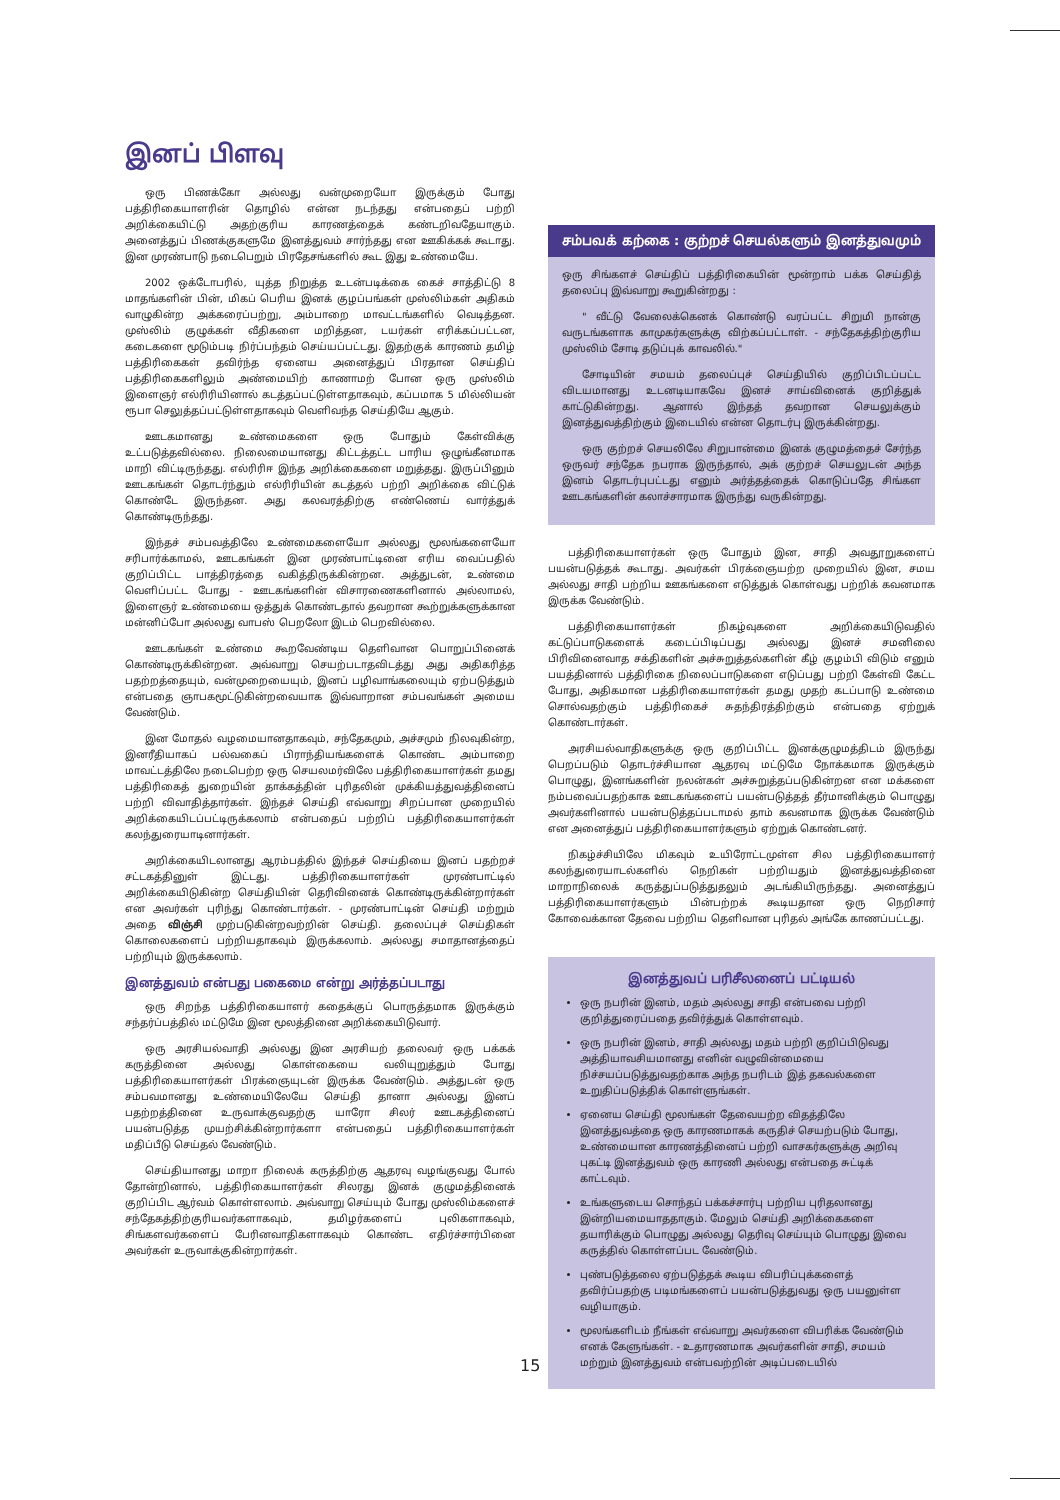இனப் பிளவு
ஒரு பிணக்கோ அல்லது வன்முறையோ இருக்கும் போது பத்திரிகையாளரின் தொழில் என்ன நடந்தது என்பதைப் பற்றி அறிக்கையிட்டு அதற்குரிய காரணத்தைக் கண்டறிவதேயாகும். அனைத்துப் பிணக்குகளுமே இனத்துவம் சார்ந்தது என ஊகிக்கக் கூடாது. இன முரண்பாடு நடைபெறும் பிரதேசங்களில் கூட இது உண்மையே.
2002 ஒக்டோபரில், யுத்த நிறுத்த உடன்படிக்கை கைச் சாத்திட்டு 8 மாதங்களின் பின், மிகப் பெரிய இனக் குழப்பங்கள் முஸ்லிம்கள் அதிகம் வாழுகின்ற அக்கரைப்பற்று, அம்பாறை மாவட்டங்களில் வெடித்தன. முஸ்லிம் குழுக்கள் வீதிகளை மறித்தன, டயர்கள் எரிக்கப்பட்டன, கடைகளை மூடும்படி நிர்ப்பந்தம் செய்யப்பட்டது. இதற்குக் காரணம் தமிழ் பத்திரிகைகள் தவிர்ந்த ஏனைய அனைத்துப் பிரதான செய்திப் பத்திரிகைகளிலும் அண்மையிற் காணாமற் போன ஒரு முஸ்லிம் இளைஞர் எல்ரிரியினால் கடத்தப்பட்டுள்ளதாகவும், கப்பமாக 5 மில்லியன் ரூபா செலுத்தப்பட்டுள்ளதாகவும் வெளிவந்த செய்தியே ஆகும்.
ஊடகமானது உண்மைகளை ஒரு போதும் கேள்விக்கு உட்படுத்தவில்லை. நிலைமையானது கிட்டத்தட்ட பாரிய ஒழுங்கீனமாக மாறி விட்டிருந்தது. எல்ரிரிஈ இந்த அறிக்கைகளை மறுத்தது. இருப்பினும் ஊடகங்கள் தொடர்ந்தும் எல்ரிரியின் கடத்தல் பற்றி அறிக்கை விட்டுக் கொண்டே இருந்தன. அது கலவரத்திற்கு எண்ணெய் வார்த்துக் கொண்டிருந்தது.
இந்தச் சம்பவத்திலே உண்மைகளையோ அல்லது மூலங்களையோ சரிபார்க்காமல், ஊடகங்கள் இன முரண்பாட்டினை எரிய வைப்பதில் குறிப்பிட்ட பாத்திரத்தை வகித்திருக்கின்றன. அத்துடன், உண்மை வெளிப்பட்ட போது - ஊடகங்களின் விசாரணைகளினால் அல்லாமல், இளைஞர் உண்மையை ஒத்துக் கொண்டதால் தவறான கூற்றுக்களுக்கான மன்னிப்போ அல்லது வாபஸ் பெறலோ இடம் பெறவில்லை.
ஊடகங்கள் உண்மை கூறவேண்டிய தெளிவான பொறுப்பினைக் கொண்டிருக்கின்றன. அவ்வாறு செயற்படாதவிடத்து அது அதிகரித்த பதற்றத்தையும், வன்முறையையும், இனப் பழிவாங்கலையும் ஏற்படுத்தும் என்பதை ஞாபகமூட்டுகின்றவையாக இவ்வாறான சம்பவங்கள் அமைய வேண்டும்.
இன மோதல் வழமையானதாகவும், சந்தேகமும், அச்சமும் நிலவுகின்ற, இனரீதியாகப் பல்வகைப் பிராந்தியங்களைக் கொண்ட அம்பாறை மாவட்டத்திலே நடைபெற்ற ஒரு செயலமர்விலே பத்திரிகையாளர்கள் தமது பத்திரிகைத் துறையின் தாக்கத்தின் புரிதலின் முக்கியத்துவத்தினைப் பற்றி விவாதித்தார்கள். இந்தச் செய்தி எவ்வாறு சிறப்பான முறையில் அறிக்கையிடப்பட்டிருக்கலாம் என்பதைப் பற்றிப் பத்திரிகையாளர்கள் கலந்துரையாடினார்கள்.
அறிக்கையிடலானது ஆரம்பத்தில் இந்தச் செய்தியை இனப் பதற்றச் சட்டகத்தினுள் இட்டது. பத்திரிகையாளர்கள் முரண்பாட்டில் அறிக்கையிடுகின்ற செய்தியின் தெரிவினைக் கொண்டிருக்கின்றார்கள் என அவர்கள் புரிந்து கொண்டார்கள். - முரண்பாட்டின் செய்தி மற்றும் அதை விஞ்சி முற்படுகின்றவற்றின் செய்தி. தலைப்புச் செய்திகள் கொலைகளைப் பற்றியதாகவும் இருக்கலாம். அல்லது சமாதானத்தைப் பற்றியும் இருக்கலாம்.
இனத்துவம் என்பது பகைமை என்று அர்த்தப்படாது
ஒரு சிறந்த பத்திரிகையாளர் கதைக்குப் பொருத்தமாக இருக்கும் சந்தர்ப்பத்தில் மட்டுமே இன மூலத்தினை அறிக்கையிடுவார்.
ஒரு அரசியல்வாதி அல்லது இன அரசியற் தலைவர் ஒரு பக்கக் கருத்தினை அல்லது கொள்கையை வலியுறுத்தும் போது பத்திரிகையாளர்கள் பிரக்ஞையுடன் இருக்க வேண்டும். அத்துடன் ஒரு சம்பவமானது உண்மையிலேயே செய்தி தானா அல்லது இனப் பதற்றத்தினை உருவாக்குவதற்கு யாரோ சிலர் ஊடகத்தினைப் பயன்படுத்த முயற்சிக்கின்றார்களா என்பதைப் பத்திரிகையாளர்கள் மதிப்பீடு செய்தல் வேண்டும்.
செய்தியானது மாறா நிலைக் கருத்திற்கு ஆதரவு வழங்குவது போல் தோன்றினால், பத்திரிகையாளர்கள் சிலரது இனக் குழுமத்தினைக் குறிப்பிட ஆர்வம் கொள்ளலாம். அவ்வாறு செய்யும் போது முஸ்லிம்களைச் சந்தேகத்திற்குரியவர்களாகவும், தமிழர்களைப் புலிகளாகவும், சிங்களவர்களைப் பேரினவாதிகளாகவும் கொண்ட எதிர்ச்சார்பினை அவர்கள் உருவாக்குகின்றார்கள்.
சம்பவக் கற்கை : குற்றச் செயல்களும் இனத்துவமும்
ஒரு சிங்களச் செய்திப் பத்திரிகையின் மூன்றாம் பக்க செய்தித் தலைப்பு இவ்வாறு கூறுகின்றது :
" வீட்டு வேலைக்கெனக் கொண்டு வரப்பட்ட சிறுமி நான்கு வருடங்களாக காமுகர்களுக்கு விற்கப்பட்டாள். - சந்தேகத்திற்குரிய முஸ்லிம் சோடி தடுப்புக் காவலில்."
சோடியின் சமயம் தலைப்புச் செய்தியில் குறிப்பிடப்பட்ட விடயமானது உடனடியாகவே இனச் சாய்வினைக் குறித்துக் காட்டுகின்றது. ஆனால் இந்தத் தவறான செயலுக்கும் இனத்துவத்திற்கும் இடையில் என்ன தொடர்பு இருக்கின்றது.
ஒரு குற்றச் செயலிலே சிறுபான்மை இனக் குழுமத்தைச் சேர்ந்த ஒருவர் சந்தேக நபராக இருந்தால், அக் குற்றச் செயலுடன் அந்த இனம் தொடர்புபட்டது எனும் அர்த்தத்தைக் கொடுப்பதே சிங்கள ஊடகங்களின் கலாச்சாரமாக இருந்து வருகின்றது.
பத்திரிகையாளர்கள் ஒரு போதும் இன, சாதி அவதூறுகளைப் பயன்படுத்தக் கூடாது. அவர்கள் பிரக்ஞையற்ற முறையில் இன, சமய அல்லது சாதி பற்றிய ஊகங்களை எடுத்துக் கொள்வது பற்றிக் கவனமாக இருக்க வேண்டும்.
பத்திரிகையாளர்கள் நிகழ்வுகளை அறிக்கையிடுவதில் கட்டுப்பாடுகளைக் கடைப்பிடிப்பது அல்லது இனச் சமனிலை பிரிவினைவாத சக்திகளின் அச்சுறுத்தல்களின் கீழ் குழம்பி விடும் எனும் பயத்தினால் பத்திரிகை நிலைப்பாடுகளை எடுப்பது பற்றி கேள்வி கேட்ட போது, அதிகமான பத்திரிகையாளர்கள் தமது முதற் கடப்பாடு உண்மை சொல்வதற்கும் பத்திரிகைச் சுதந்திரத்திற்கும் என்பதை ஏற்றுக் கொண்டார்கள்.
அரசியல்வாதிகளுக்கு ஒரு குறிப்பிட்ட இனக்குழுமத்திடம் இருந்து பெறப்படும் தொடர்ச்சியான ஆதரவு மட்டுமே நோக்கமாக இருக்கும் பொழுது, இனங்களின் நலன்கள் அச்சுறுத்தப்படுகின்றன என மக்களை நம்பவைப்பதற்காக ஊடகங்களைப் பயன்படுத்தத் தீர்மானிக்கும் பொழுது அவர்களினால் பயன்படுத்தப்படாமல் தாம் கவனமாக இருக்க வேண்டும் என அனைத்துப் பத்திரிகையாளர்களும் ஏற்றுக் கொண்டனர்.
நிகழ்ச்சியிலே மிகவும் உயிரோட்டமுள்ள சில பத்திரிகையாளர் கலந்துரையாடல்களில் நெறிகள் பற்றியதும் இனத்துவத்தினை மாறாநிலைக் கருத்துப்படுத்துதலும் அடங்கியிருந்தது. அனைத்துப் பத்திரிகையாளர்களும் பின்பற்றக் கூடியதான ஒரு நெறிசார் கோவைக்கான தேவை பற்றிய தெளிவான புரிதல் அங்கே காணப்பட்டது.
இனத்துவப் பரிசீலனைப் பட்டியல்
ஒரு நபரின் இனம், மதம் அல்லது சாதி என்பவை பற்றி குறித்துரைப்பதை தவிர்த்துக் கொள்ளவும்.
ஒரு நபரின் இனம், சாதி அல்லது மதம் பற்றி குறிப்பிடுவது அத்தியாவசியமானது எனின் வழுவின்மையை நிச்சயப்படுத்துவதற்காக அந்த நபரிடம் இத் தகவல்களை உறுதிப்படுத்திக் கொள்ளுங்கள்.
ஏனைய செய்தி மூலங்கள் தேவையற்ற விதத்திலே இனத்துவத்தை ஒரு காரணமாகக் கருதிச் செயற்படும் போது, உண்மையான காரணத்தினைப் பற்றி வாசகர்களுக்கு அறிவு புகட்டி இனத்துவம் ஒரு காரணி அல்லது என்பதை சுட்டிக் காட்டவும்.
உங்களுடைய சொந்தப் பக்கச்சார்பு பற்றிய புரிதலானது இன்றியமையாததாகும். மேலும் செய்தி அறிக்கைகளை தயாரிக்கும் பொழுது அல்லது தெரிவு செய்யும் பொழுது இவை கருத்தில் கொள்ளப்பட வேண்டும்.
புண்படுத்தலை ஏற்படுத்தக் கூடிய விபரிப்புக்களைத் தவிர்ப்பதற்கு படிமங்களைப் பயன்படுத்துவது ஒரு பயனுள்ள வழியாகும்.
மூலங்களிடம் நீங்கள் எவ்வாறு அவர்களை விபரிக்க வேண்டும் எனக் கேளுங்கள். - உதாரணமாக அவர்களின் சாதி, சமயம் மற்றும் இனத்துவம் என்பவற்றின் அடிப்படையில்
15